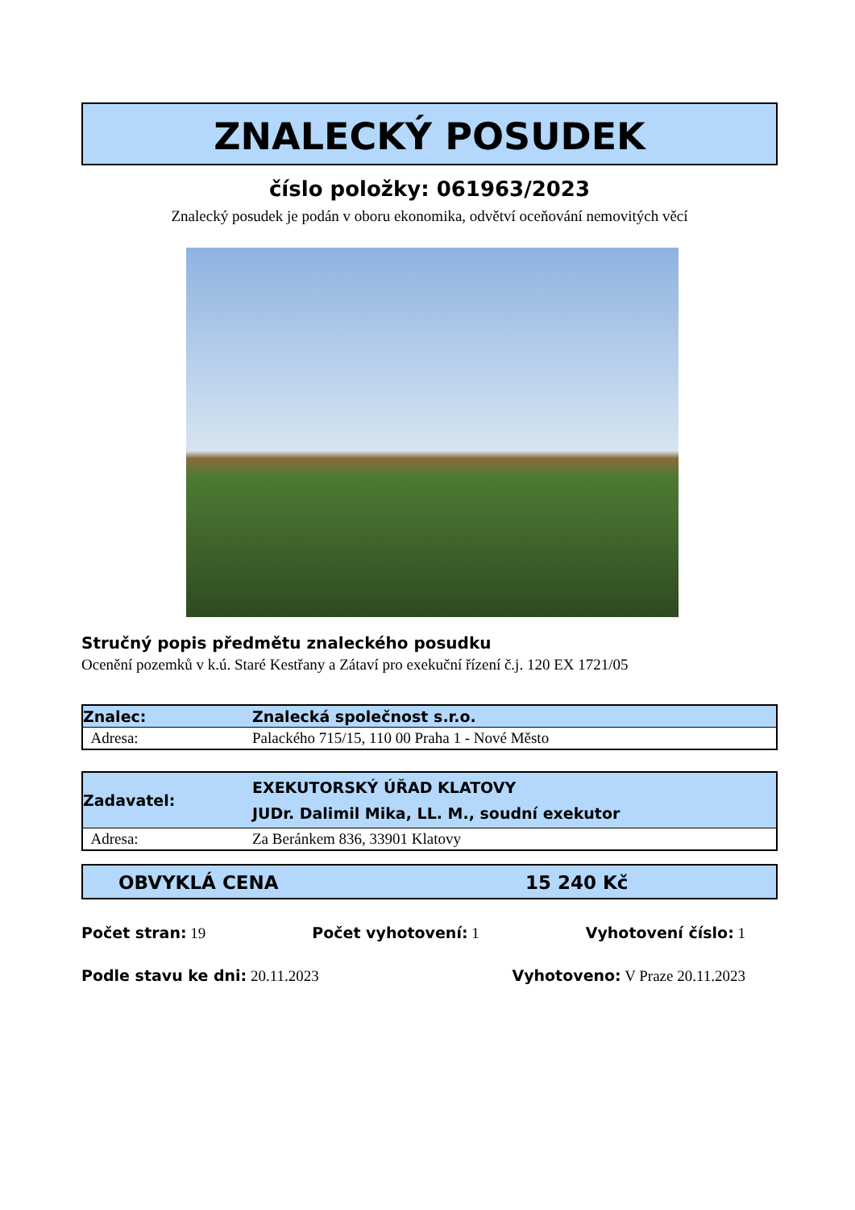ZNALECKÝ POSUDEK
číslo položky: 061963/2023
Znalecký posudek je podán v oboru ekonomika, odvětví oceňování nemovitých věcí
Stručný popis předmětu znaleckého posudku
Ocenění pozemků v k.ú. Staré Kestřany a Zátaví pro exekuční řízení č.j. 120 EX 1721/05
| Znalec: | Znalecká společnost s.r.o. |
| Adresa: | Palackého 715/15, 110 00 Praha 1 - Nové Město |
| Zadavatel: | EXEKUTORSKÝ ÚŘAD KLATOVY JUDr. Dalimil Mika, LL. M., soudní exekutor |
| Adresa: | Za Beránkem 836, 33901 Klatovy |
OBVYKLÁ CENA 15 240 Kč
Počet stran: 19 Počet vyhotovení: 1 Vyhotovení číslo: 1
Podle stavu ke dni: 20.11.2023 Vyhotoveno: V Praze 20.11.2023